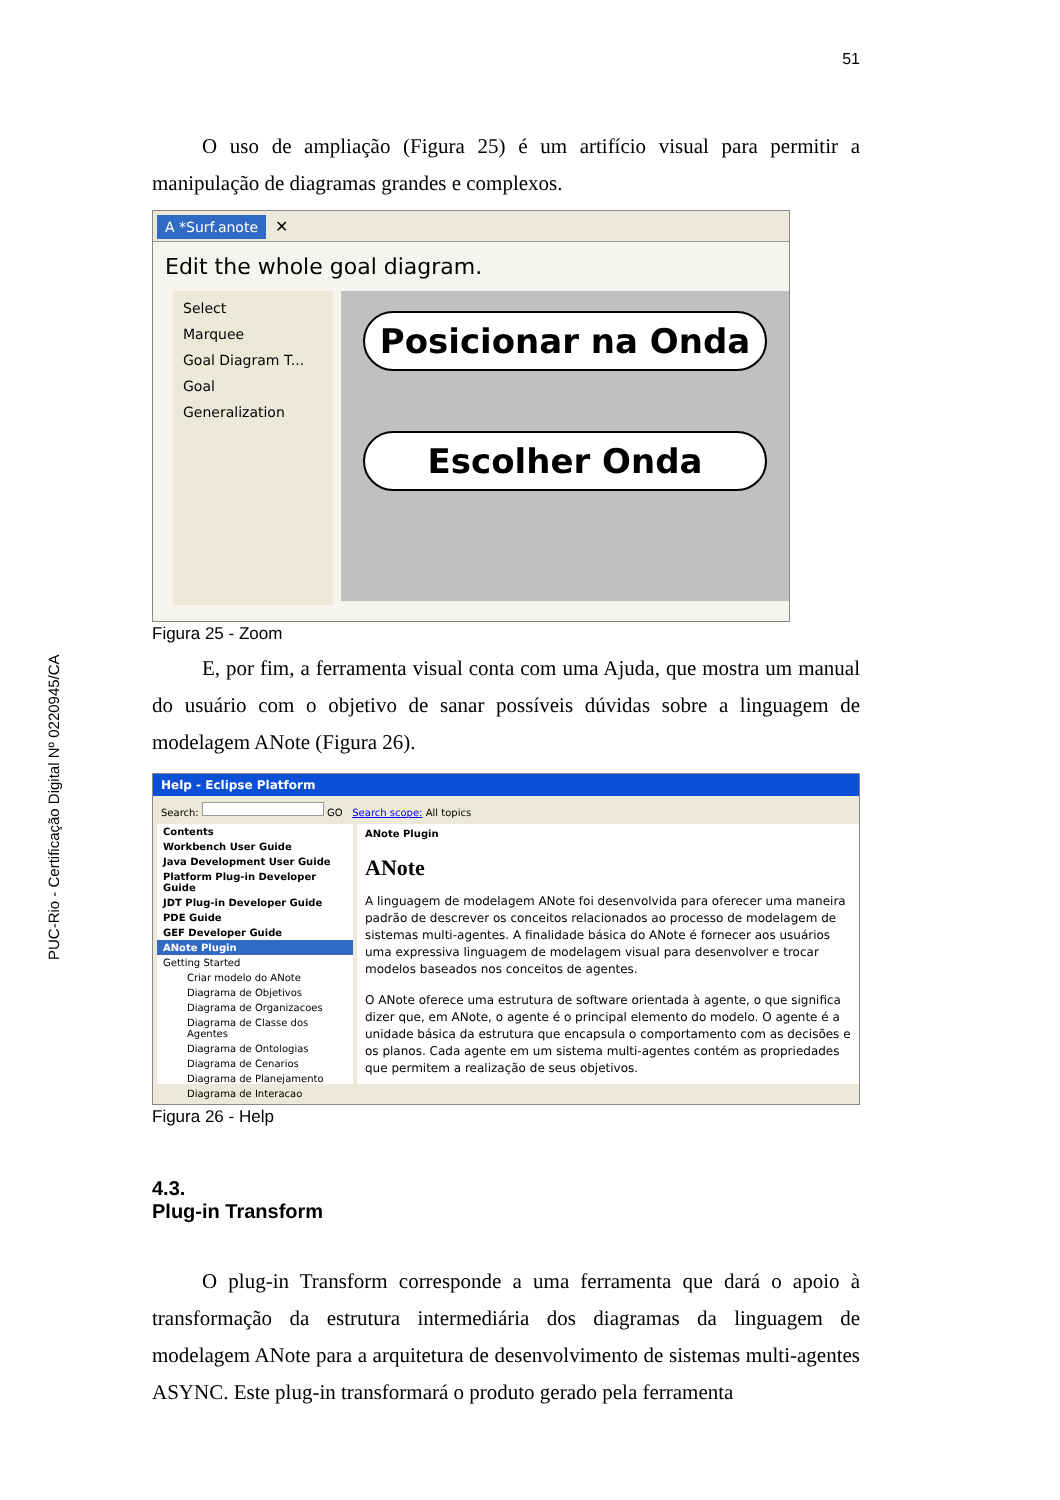PUC-Rio - Certificação Digital Nº 0220945/CA
51
O uso de ampliação (Figura 25) é um artifício visual para permitir a manipulação de diagramas grandes e complexos.
A *Surf.anote ✕
Edit the whole goal diagram.
Select
Marquee
Goal Diagram T...
Goal
Generalization
Posicionar na Onda
Escolher Onda
Figura 25 - Zoom
E, por fim, a ferramenta visual conta com uma Ajuda, que mostra um manual do usuário com o objetivo de sanar possíveis dúvidas sobre a linguagem de modelagem ANote (Figura 26).
Help - Eclipse Platform
Search: GO Search scope: All topics
Contents
Workbench User Guide
Java Development User Guide
Platform Plug-in Developer Guide
JDT Plug-in Developer Guide
PDE Guide
GEF Developer Guide
ANote Plugin
Getting Started
Criar modelo do ANote
Diagrama de Objetivos
Diagrama de Organizacoes
Diagrama de Classe dos Agentes
Diagrama de Ontologias
Diagrama de Cenarios
Diagrama de Planejamento
Diagrama de Interacao
ANote Plugin
ANote
A linguagem de modelagem ANote foi desenvolvida para oferecer uma maneira padrão de descrever os conceitos relacionados ao processo de modelagem de sistemas multi-agentes. A finalidade básica do ANote é fornecer aos usuários uma expressiva linguagem de modelagem visual para desenvolver e trocar modelos baseados nos conceitos de agentes.
O ANote oferece uma estrutura de software orientada à agente, o que significa dizer que, em ANote, o agente é o principal elemento do modelo. O agente é a unidade básica da estrutura que encapsula o comportamento com as decisões e os planos. Cada agente em um sistema multi-agentes contém as propriedades que permitem a realização de seus objetivos.
Figura 26 - Help
4.3.
Plug-in Transform
O plug-in Transform corresponde a uma ferramenta que dará o apoio à transformação da estrutura intermediária dos diagramas da linguagem de modelagem ANote para a arquitetura de desenvolvimento de sistemas multi-agentes ASYNC. Este plug-in transformará o produto gerado pela ferramenta